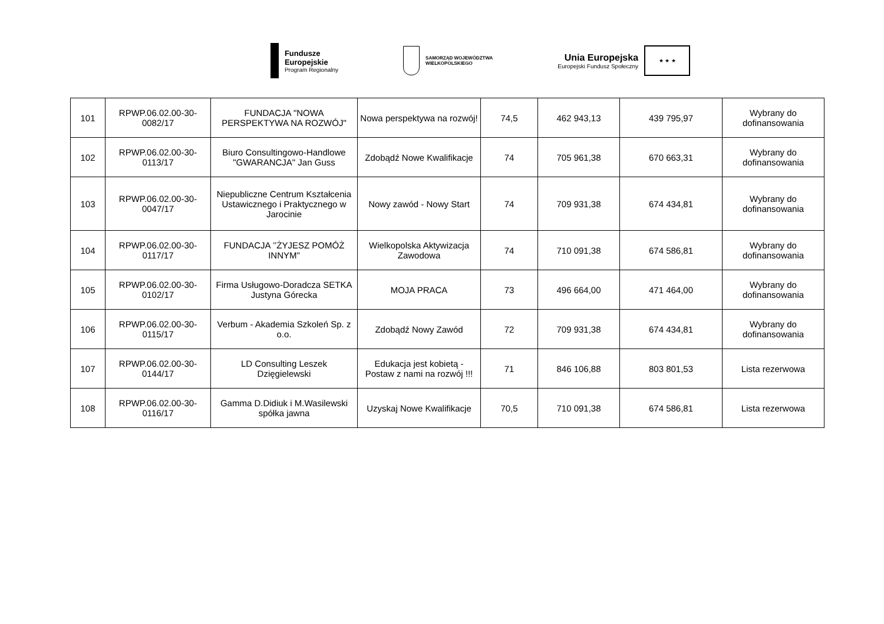Fundusze
Europejskie
Program Regionalny
SAMORZĄD WOJEWÓDZTWA
WIELKOPOLSKIEGO
Unia Europejska
Europejski Fundusz Społeczny
★ ★ ★
| 101 | RPWP.06.02.00-30-0082/17 | FUNDACJA "NOWA PERSPEKTYWA NA ROZWÓJ" | Nowa perspektywa na rozwój! | 74,5 | 462 943,13 | 439 795,97 | Wybrany do dofinansowania |
| 102 | RPWP.06.02.00-30-0113/17 | Biuro Consultingowo-Handlowe "GWARANCJA" Jan Guss | Zdobądź Nowe Kwalifikacje | 74 | 705 961,38 | 670 663,31 | Wybrany do dofinansowania |
| 103 | RPWP.06.02.00-30-0047/17 | Niepubliczne Centrum Kształcenia Ustawicznego i Praktycznego w Jarocinie | Nowy zawód - Nowy Start | 74 | 709 931,38 | 674 434,81 | Wybrany do dofinansowania |
| 104 | RPWP.06.02.00-30-0117/17 | FUNDACJA ’’ŻYJESZ POMÓŻ INNYM" | Wielkopolska Aktywizacja Zawodowa | 74 | 710 091,38 | 674 586,81 | Wybrany do dofinansowania |
| 105 | RPWP.06.02.00-30-0102/17 | Firma Usługowo-Doradcza SETKA Justyna Górecka | MOJA PRACA | 73 | 496 664,00 | 471 464,00 | Wybrany do dofinansowania |
| 106 | RPWP.06.02.00-30-0115/17 | Verbum - Akademia Szkoleń Sp. z o.o. | Zdobądź Nowy Zawód | 72 | 709 931,38 | 674 434,81 | Wybrany do dofinansowania |
| 107 | RPWP.06.02.00-30-0144/17 | LD Consulting Leszek Dzięgielewski | Edukacja jest kobietą - Postaw z nami na rozwój !!! | 71 | 846 106,88 | 803 801,53 | Lista rezerwowa |
| 108 | RPWP.06.02.00-30-0116/17 | Gamma D.Didiuk i M.Wasilewski spółka jawna | Uzyskaj Nowe Kwalifikacje | 70,5 | 710 091,38 | 674 586,81 | Lista rezerwowa |